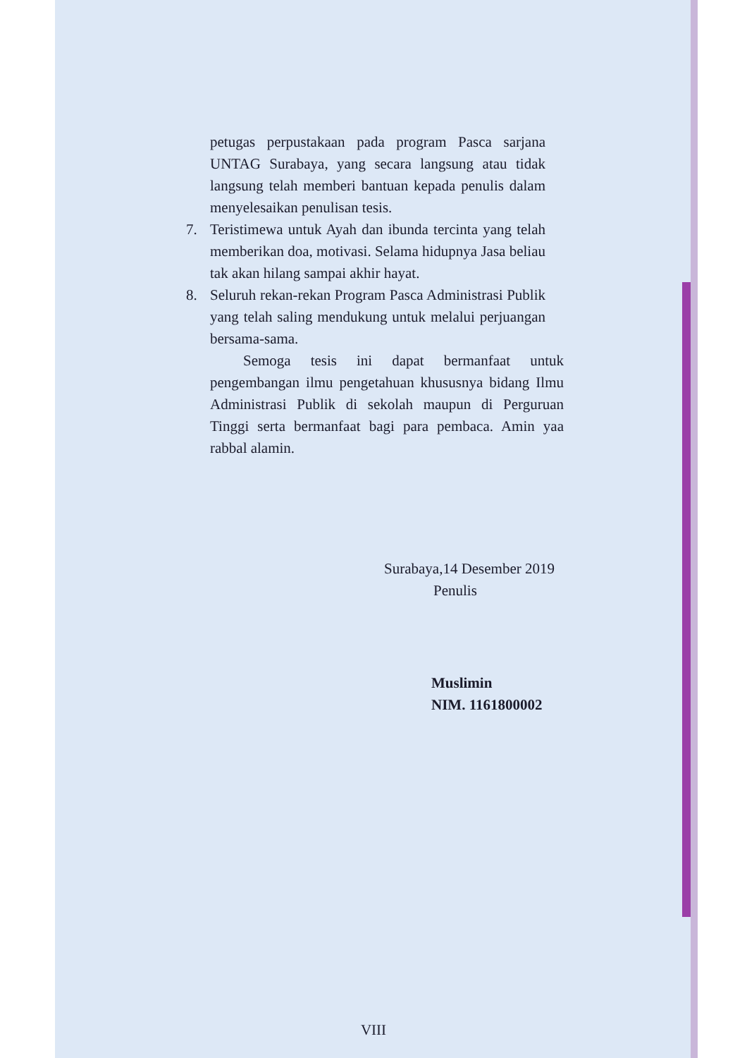petugas perpustakaan pada program Pasca sarjana UNTAG Surabaya, yang secara langsung atau tidak langsung telah memberi bantuan kepada penulis dalam menyelesaikan penulisan tesis.
7. Teristimewa untuk Ayah dan ibunda tercinta yang telah memberikan doa, motivasi. Selama hidupnya Jasa beliau tak akan hilang sampai akhir hayat.
8. Seluruh rekan-rekan Program Pasca Administrasi Publik yang telah saling mendukung untuk melalui perjuangan bersama-sama.
Semoga tesis ini dapat bermanfaat untuk pengembangan ilmu pengetahuan khususnya bidang Ilmu Administrasi Publik di sekolah maupun di Perguruan Tinggi serta bermanfaat bagi para pembaca. Amin yaa rabbal alamin.
Surabaya,14 Desember 2019
Penulis
Muslimin
NIM. 1161800002
VIII